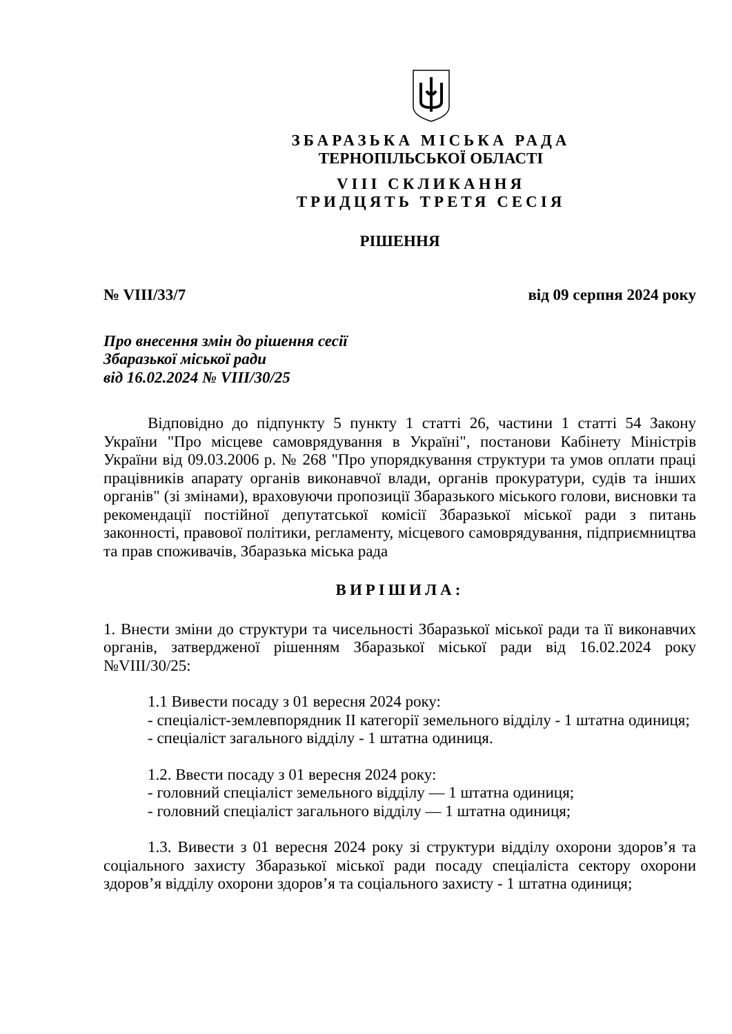ЗБАРАЗЬКА МІСЬКА РАДА
ТЕРНОПІЛЬСЬКОЇ ОБЛАСТІ
VIII СКЛИКАННЯ
ТРИДЦЯТЬ ТРЕТЯ СЕСІЯ
РІШЕННЯ
№ VIII/33/7 від 09 серпня 2024 року
Про внесення змін до рішення сесії
Збаразької міської ради
від 16.02.2024 № VIII/30/25
Відповідно до підпункту 5 пункту 1 статті 26, частини 1 статті 54 Закону України "Про місцеве самоврядування в Україні", постанови Кабінету Міністрів України від 09.03.2006 р. № 268 "Про упорядкування структури та умов оплати праці працівників апарату органів виконавчої влади, органів прокуратури, судів та інших органів" (зі змінами), враховуючи пропозиції Збаразького міського голови, висновки та рекомендації постійної депутатської комісії Збаразької міської ради з питань законності, правової політики, регламенту, місцевого самоврядування, підприємництва та прав споживачів, Збаразька міська рада
ВИРІШИЛА:
1. Внести зміни до структури та чисельності Збаразької міської ради та її виконавчих органів, затвердженої рішенням Збаразької міської ради від 16.02.2024 року №VIII/30/25:
1.1 Вивести посаду з 01 вересня 2024 року:
- спеціаліст-землевпорядник ІІ категорії земельного відділу - 1 штатна одиниця;
- спеціаліст загального відділу - 1 штатна одиниця.
1.2. Ввести посаду з 01 вересня 2024 року:
- головний спеціаліст земельного відділу — 1 штатна одиниця;
- головний спеціаліст загального відділу — 1 штатна одиниця;
1.3. Вивести з 01 вересня 2024 року зі структури відділу охорони здоров’я та соціального захисту Збаразької міської ради посаду спеціаліста сектору охорони здоров’я відділу охорони здоров’я та соціального захисту - 1 штатна одиниця;